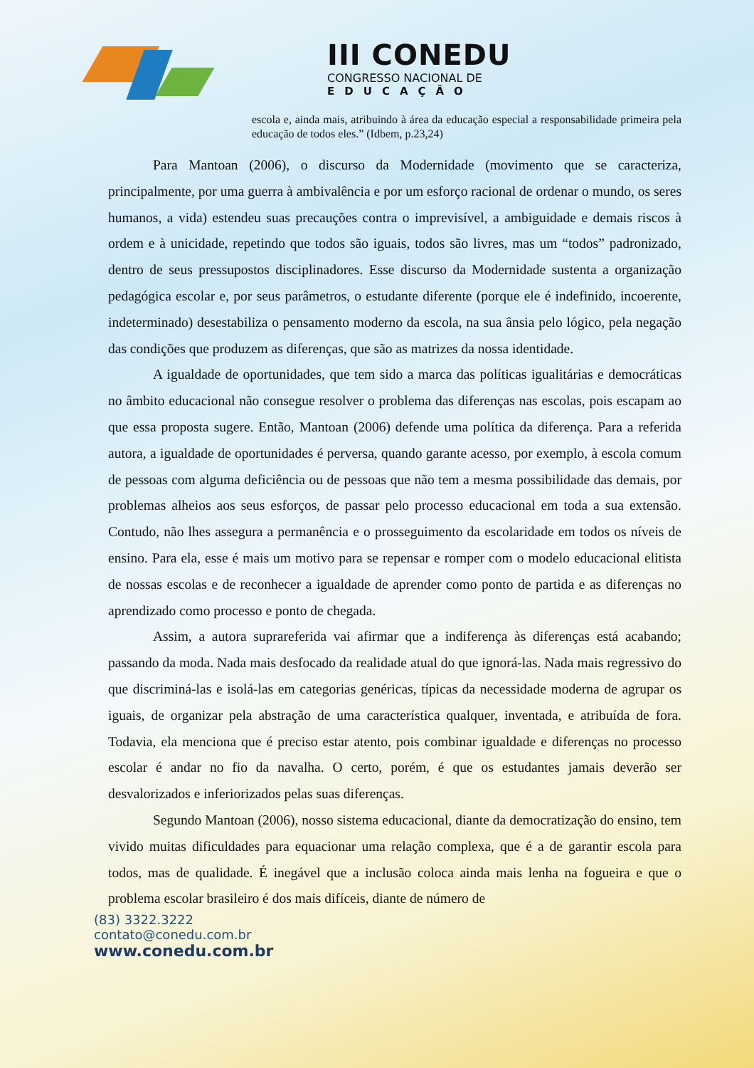III CONEDU
CONGRESSO NACIONAL DE
EDUCAÇÃO
escola e, ainda mais, atribuindo à área da educação especial a responsabilidade primeira pela educação de todos eles.” (Idbem, p.23,24)
Para Mantoan (2006), o discurso da Modernidade (movimento que se caracteriza, principalmente, por uma guerra à ambivalência e por um esforço racional de ordenar o mundo, os seres humanos, a vida) estendeu suas precauções contra o imprevisível, a ambiguidade e demais riscos à ordem e à unicidade, repetindo que todos são iguais, todos são livres, mas um “todos” padronizado, dentro de seus pressupostos disciplinadores. Esse discurso da Modernidade sustenta a organização pedagógica escolar e, por seus parâmetros, o estudante diferente (porque ele é indefinido, incoerente, indeterminado) desestabiliza o pensamento moderno da escola, na sua ânsia pelo lógico, pela negação das condições que produzem as diferenças, que são as matrizes da nossa identidade.
A igualdade de oportunidades, que tem sido a marca das políticas igualitárias e democráticas no âmbito educacional não consegue resolver o problema das diferenças nas escolas, pois escapam ao que essa proposta sugere. Então, Mantoan (2006) defende uma política da diferença. Para a referida autora, a igualdade de oportunidades é perversa, quando garante acesso, por exemplo, à escola comum de pessoas com alguma deficiência ou de pessoas que não tem a mesma possibilidade das demais, por problemas alheios aos seus esforços, de passar pelo processo educacional em toda a sua extensão. Contudo, não lhes assegura a permanência e o prosseguimento da escolaridade em todos os níveis de ensino. Para ela, esse é mais um motivo para se repensar e romper com o modelo educacional elitista de nossas escolas e de reconhecer a igualdade de aprender como ponto de partida e as diferenças no aprendizado como processo e ponto de chegada.
Assim, a autora suprareferida vai afirmar que a indiferença às diferenças está acabando; passando da moda. Nada mais desfocado da realidade atual do que ignorá-las. Nada mais regressivo do que discriminá-las e isolá-las em categorias genéricas, típicas da necessidade moderna de agrupar os iguais, de organizar pela abstração de uma característica qualquer, inventada, e atribuída de fora. Todavia, ela menciona que é preciso estar atento, pois combinar igualdade e diferenças no processo escolar é andar no fio da navalha. O certo, porém, é que os estudantes jamais deverão ser desvalorizados e inferiorizados pelas suas diferenças.
Segundo Mantoan (2006), nosso sistema educacional, diante da democratização do ensino, tem vivido muitas dificuldades para equacionar uma relação complexa, que é a de garantir escola para todos, mas de qualidade. É inegável que a inclusão coloca ainda mais lenha na fogueira e que o problema escolar brasileiro é dos mais difíceis, diante de número de
(83) 3322.3222
contato@conedu.com.br
www.conedu.com.br